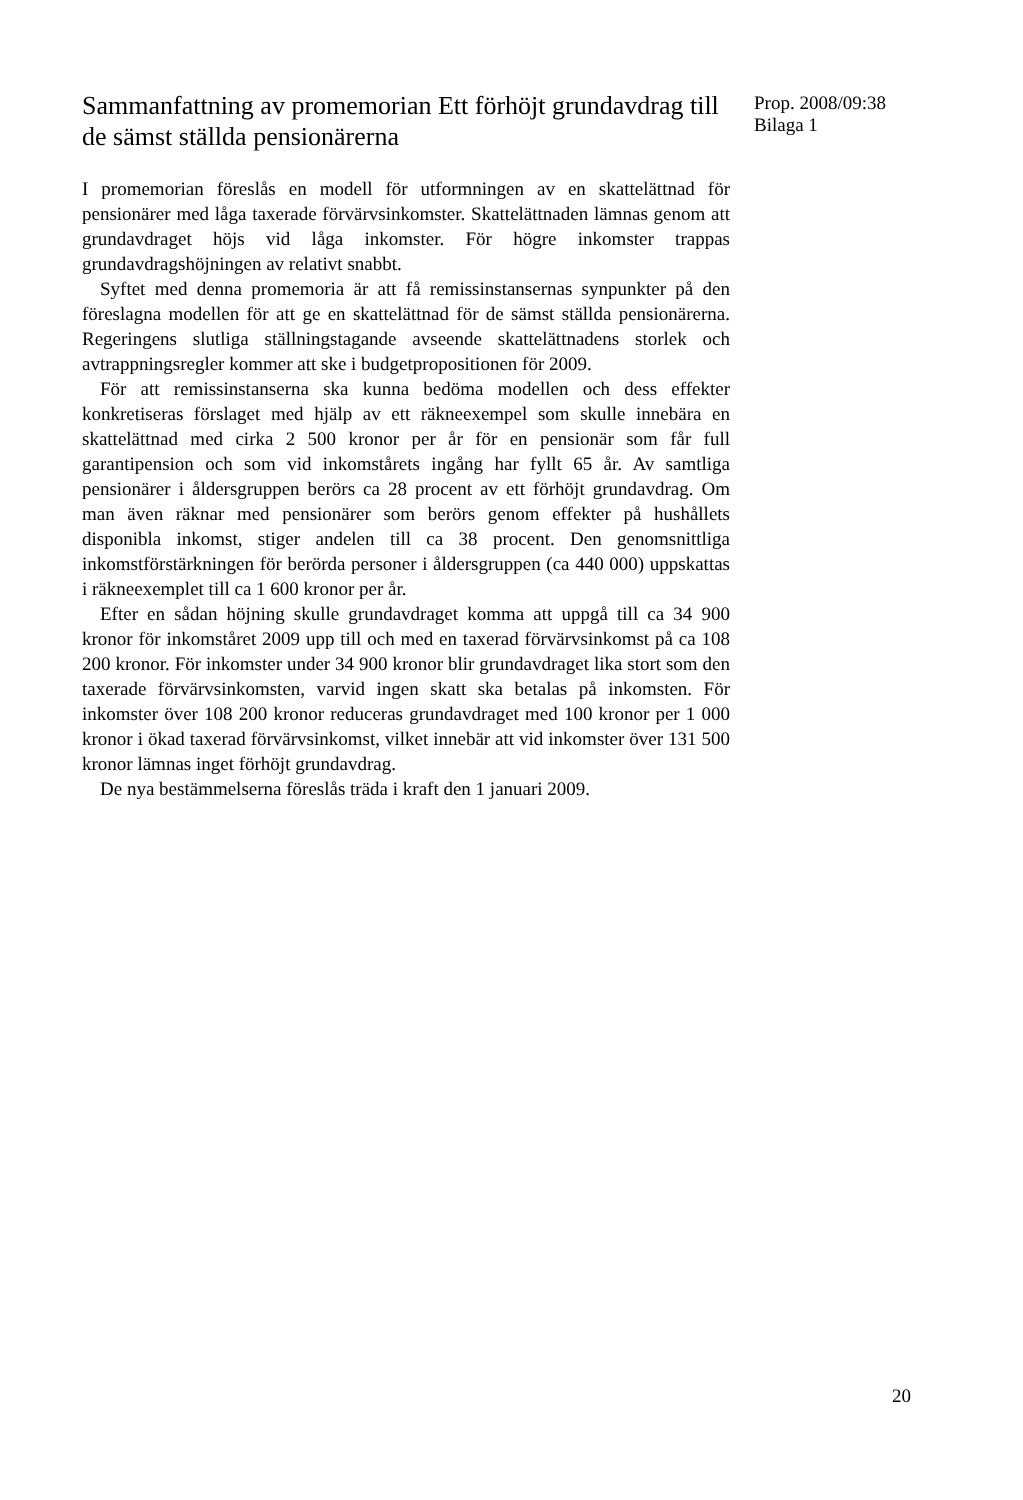Sammanfattning av promemorian Ett förhöjt grundavdrag till de sämst ställda pensionärerna
I promemorian föreslås en modell för utformningen av en skattelättnad för pensionärer med låga taxerade förvärvsinkomster. Skattelättnaden lämnas genom att grundavdraget höjs vid låga inkomster. För högre inkomster trappas grundavdragshöjningen av relativt snabbt.
Syftet med denna promemoria är att få remissinstansernas synpunkter på den föreslagna modellen för att ge en skattelättnad för de sämst ställda pensionärerna. Regeringens slutliga ställningstagande avseende skattelättnadens storlek och avtrappningsregler kommer att ske i budgetpropositionen för 2009.
För att remissinstanserna ska kunna bedöma modellen och dess effekter konkretiseras förslaget med hjälp av ett räkneexempel som skulle innebära en skattelättnad med cirka 2 500 kronor per år för en pensionär som får full garantipension och som vid inkomstårets ingång har fyllt 65 år. Av samtliga pensionärer i åldersgruppen berörs ca 28 procent av ett förhöjt grundavdrag. Om man även räknar med pensionärer som berörs genom effekter på hushållets disponibla inkomst, stiger andelen till ca 38 procent. Den genomsnittliga inkomstförstärkningen för berörda personer i åldersgruppen (ca 440 000) uppskattas i räkneexemplet till ca 1 600 kronor per år.
Efter en sådan höjning skulle grundavdraget komma att uppgå till ca 34 900 kronor för inkomståret 2009 upp till och med en taxerad förvärvsinkomst på ca 108 200 kronor. För inkomster under 34 900 kronor blir grundavdraget lika stort som den taxerade förvärvsinkomsten, varvid ingen skatt ska betalas på inkomsten. För inkomster över 108 200 kronor reduceras grundavdraget med 100 kronor per 1 000 kronor i ökad taxerad förvärvsinkomst, vilket innebär att vid inkomster över 131 500 kronor lämnas inget förhöjt grundavdrag.
De nya bestämmelserna föreslås träda i kraft den 1 januari 2009.
Prop. 2008/09:38
Bilaga 1
20